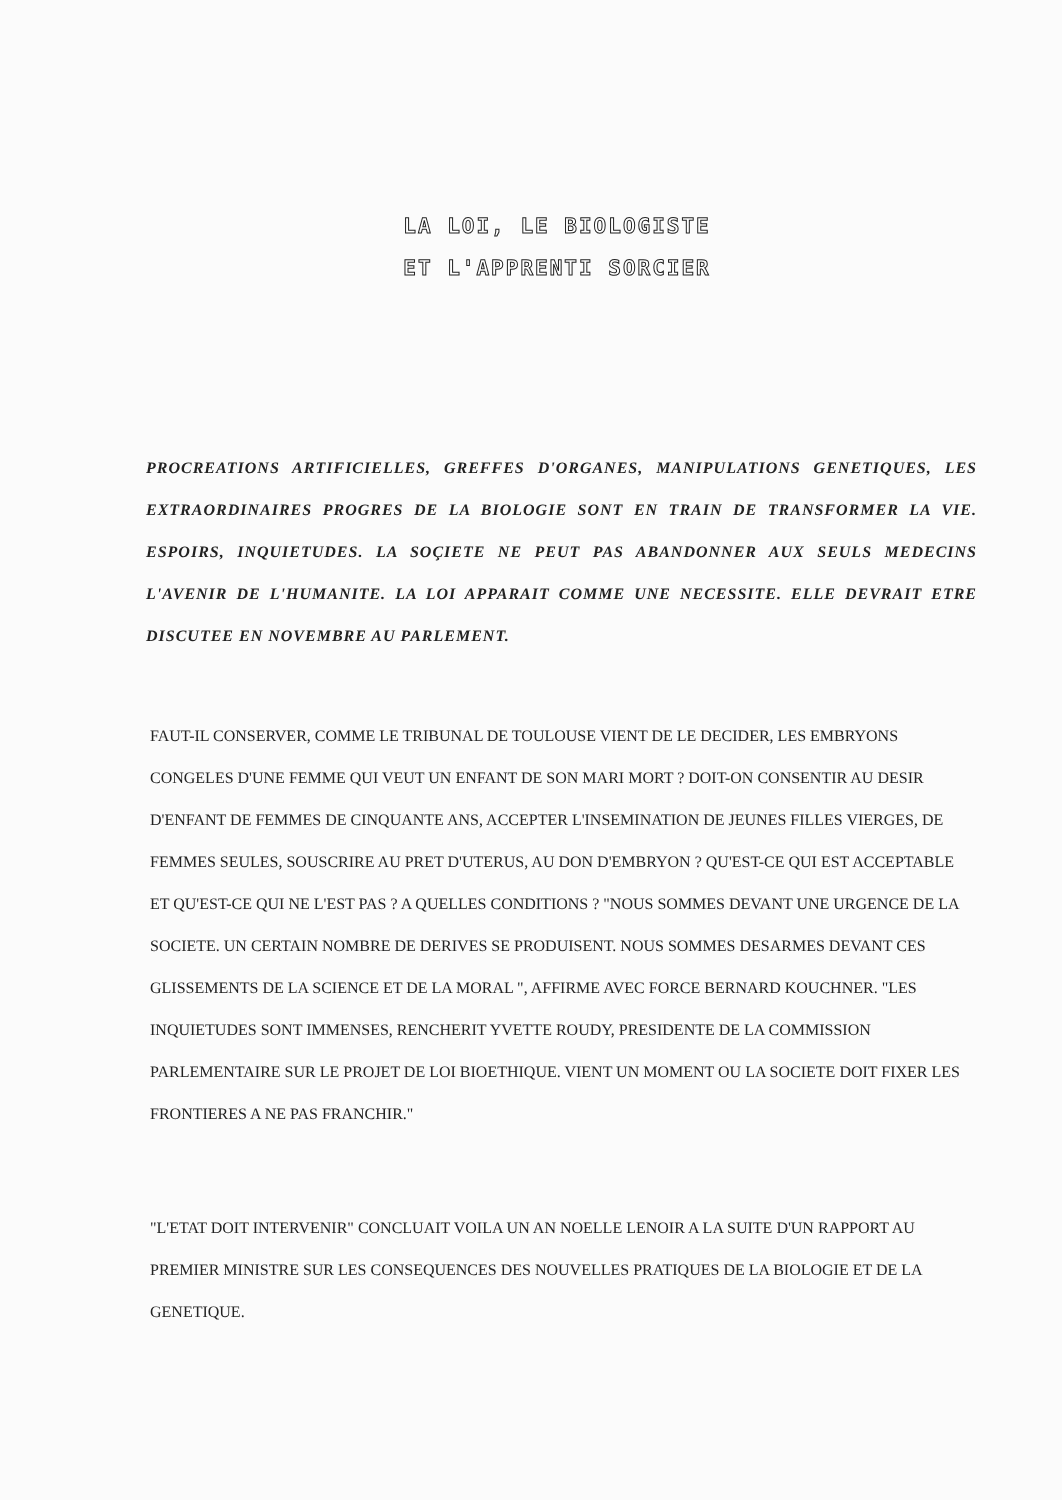LA LOI, LE BIOLOGISTE
ET L'APPRENTI SORCIER
PROCREATIONS ARTIFICIELLES, GREFFES D'ORGANES, MANIPULATIONS GENETIQUES, LES EXTRAORDINAIRES PROGRES DE LA BIOLOGIE SONT EN TRAIN DE TRANSFORMER LA VIE. ESPOIRS, INQUIETUDES. LA SOÇIETE NE PEUT PAS ABANDONNER AUX SEULS MEDECINS L'AVENIR DE L'HUMANITE. LA LOI APPARAIT COMME UNE NECESSITE. ELLE DEVRAIT ETRE DISCUTEE EN NOVEMBRE AU PARLEMENT.
FAUT-IL CONSERVER, COMME LE TRIBUNAL DE TOULOUSE VIENT DE LE DECIDER, LES EMBRYONS CONGELES D'UNE FEMME QUI VEUT UN ENFANT DE SON MARI MORT ? DOIT-ON CONSENTIR AU DESIR D'ENFANT DE FEMMES DE CINQUANTE ANS, ACCEPTER L'INSEMINATION DE JEUNES FILLES VIERGES, DE FEMMES SEULES, SOUSCRIRE AU PRET D'UTERUS, AU DON D'EMBRYON ? QU'EST-CE QUI EST ACCEPTABLE ET QU'EST-CE QUI NE L'EST PAS ? A QUELLES CONDITIONS ? "NOUS SOMMES DEVANT UNE URGENCE DE LA SOCIETE. UN CERTAIN NOMBRE DE DERIVES SE PRODUISENT. NOUS SOMMES DESARMES DEVANT CES GLISSEMENTS DE LA SCIENCE ET DE LA MORAL ", AFFIRME AVEC FORCE BERNARD KOUCHNER. "LES INQUIETUDES SONT IMMENSES, RENCHERIT YVETTE ROUDY, PRESIDENTE DE LA COMMISSION PARLEMENTAIRE SUR LE PROJET DE LOI BIOETHIQUE. VIENT UN MOMENT OU LA SOCIETE DOIT FIXER LES FRONTIERES A NE PAS FRANCHIR."
"L'ETAT DOIT INTERVENIR" CONCLUAIT VOILA UN AN NOELLE LENOIR A LA SUITE D'UN RAPPORT AU PREMIER MINISTRE SUR LES CONSEQUENCES DES NOUVELLES PRATIQUES DE LA BIOLOGIE ET DE LA GENETIQUE.